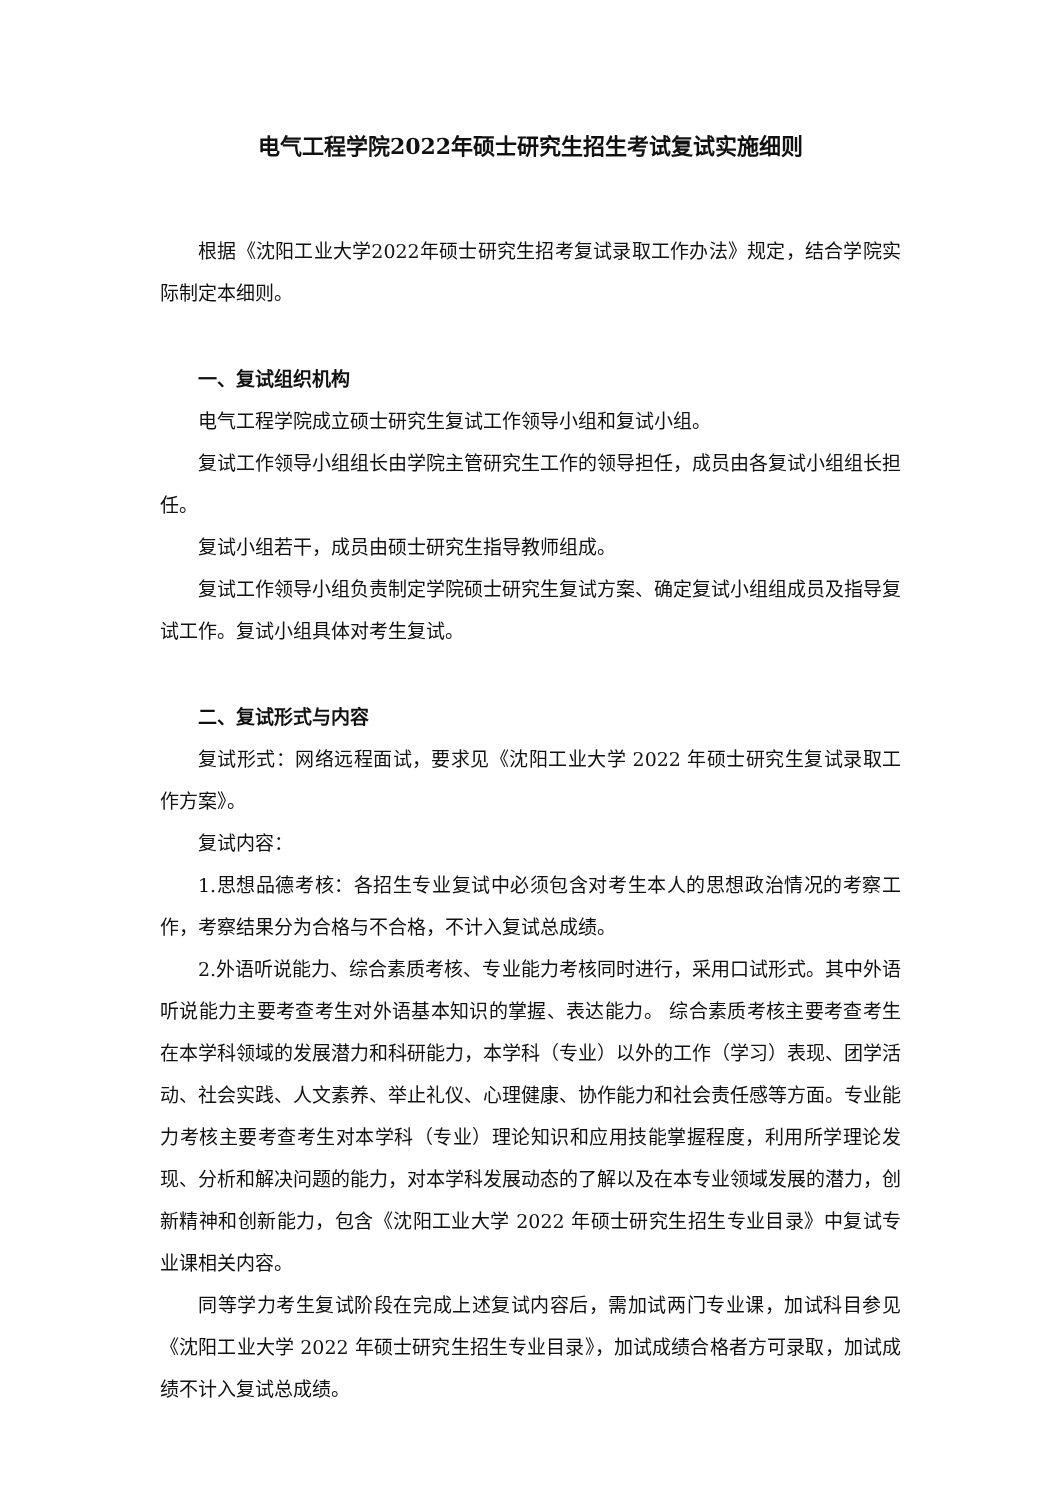电气工程学院2022年硕士研究生招生考试复试实施细则
根据《沈阳工业大学2022年硕士研究生招考复试录取工作办法》规定，结合学院实际制定本细则。
一、复试组织机构
电气工程学院成立硕士研究生复试工作领导小组和复试小组。
复试工作领导小组组长由学院主管研究生工作的领导担任，成员由各复试小组组长担任。
复试小组若干，成员由硕士研究生指导教师组成。
复试工作领导小组负责制定学院硕士研究生复试方案、确定复试小组组成员及指导复试工作。复试小组具体对考生复试。
二、复试形式与内容
复试形式：网络远程面试，要求见《沈阳工业大学 2022 年硕士研究生复试录取工作方案》。
复试内容：
1.思想品德考核：各招生专业复试中必须包含对考生本人的思想政治情况的考察工作，考察结果分为合格与不合格，不计入复试总成绩。
2.外语听说能力、综合素质考核、专业能力考核同时进行，采用口试形式。其中外语听说能力主要考查考生对外语基本知识的掌握、表达能力。 综合素质考核主要考查考生在本学科领域的发展潜力和科研能力，本学科（专业）以外的工作（学习）表现、团学活动、社会实践、人文素养、举止礼仪、心理健康、协作能力和社会责任感等方面。专业能力考核主要考查考生对本学科（专业）理论知识和应用技能掌握程度，利用所学理论发现、分析和解决问题的能力，对本学科发展动态的了解以及在本专业领域发展的潜力，创新精神和创新能力，包含《沈阳工业大学 2022 年硕士研究生招生专业目录》中复试专业课相关内容。
同等学力考生复试阶段在完成上述复试内容后，需加试两门专业课，加试科目参见《沈阳工业大学 2022 年硕士研究生招生专业目录》，加试成绩合格者方可录取，加试成绩不计入复试总成绩。